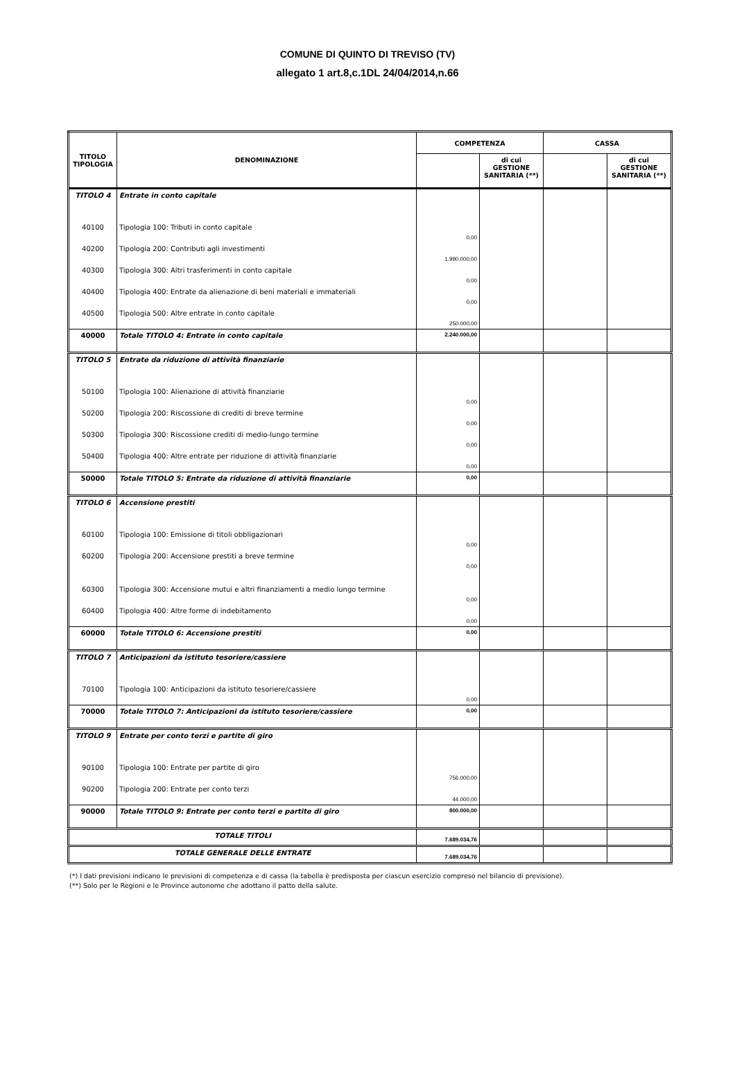COMUNE DI QUINTO DI TREVISO (TV)
allegato 1 art.8,c.1DL 24/04/2014,n.66
| TITOLO TIPOLOGIA | DENOMINAZIONE | COMPETENZA | | CASSA | |
| --- | --- | --- | --- | --- | --- |
| | | | di cui GESTIONE SANITARIA (**) | | di cui GESTIONE SANITARIA (**) |
| TITOLO 4 | Entrate in conto capitale | | | | |
| 40100 | Tipologia 100: Tributi in conto capitale | 0,00 | | | |
| 40200 | Tipologia 200: Contributi agli investimenti | 1.990.000,00 | | | |
| 40300 | Tipologia 300: Altri trasferimenti in conto capitale | 0,00 | | | |
| 40400 | Tipologia 400: Entrate da alienazione di beni materiali e immateriali | 0,00 | | | |
| 40500 | Tipologia 500: Altre entrate in conto capitale | 250.000,00 | | | |
| 40000 | Totale TITOLO 4: Entrate in conto capitale | 2.240.000,00 | | | |
| TITOLO 5 | Entrate da riduzione di attività finanziarie | | | | |
| 50100 | Tipologia 100: Alienazione di attività finanziarie | 0,00 | | | |
| 50200 | Tipologia 200: Riscossione di crediti di breve termine | 0,00 | | | |
| 50300 | Tipologia 300: Riscossione crediti di medio-lungo termine | 0,00 | | | |
| 50400 | Tipologia 400: Altre entrate per riduzione di attività finanziarie | 0,00 | | | |
| 50000 | Totale TITOLO 5: Entrate da riduzione di attività finanziarie | 0,00 | | | |
| TITOLO 6 | Accensione prestiti | | | | |
| 60100 | Tipologia 100: Emissione di titoli obbligazionari | 0,00 | | | |
| 60200 | Tipologia 200: Accensione prestiti a breve termine | 0,00 | | | |
| 60300 | Tipologia 300: Accensione mutui e altri finanziamenti a medio lungo termine | 0,00 | | | |
| 60400 | Tipologia 400: Altre forme di indebitamento | 0,00 | | | |
| 60000 | Totale TITOLO 6: Accensione prestiti | 0,00 | | | |
| TITOLO 7 | Anticipazioni da istituto tesoriere/cassiere | | | | |
| 70100 | Tipologia 100: Anticipazioni da istituto tesoriere/cassiere | 0,00 | | | |
| 70000 | Totale TITOLO 7: Anticipazioni da istituto tesoriere/cassiere | 0,00 | | | |
| TITOLO 9 | Entrate per conto terzi e partite di giro | | | | |
| 90100 | Tipologia 100: Entrate per partite di giro | 756.000,00 | | | |
| 90200 | Tipologia 200: Entrate per conto terzi | 44.000,00 | | | |
| 90000 | Totale TITOLO 9: Entrate per conto terzi e partite di giro | 800.000,00 | | | |
| TOTALE TITOLI | | 7.689.034,76 | | | |
| TOTALE GENERALE DELLE ENTRATE | | 7.689.034,76 | | | |
(*) I dati previsioni indicano le previsioni di competenza e di cassa (la tabella è predisposta per ciascun esercizio compreso nel bilancio di previsione).
(**) Solo per le Regioni e le Province autonome che adottano il patto della salute.